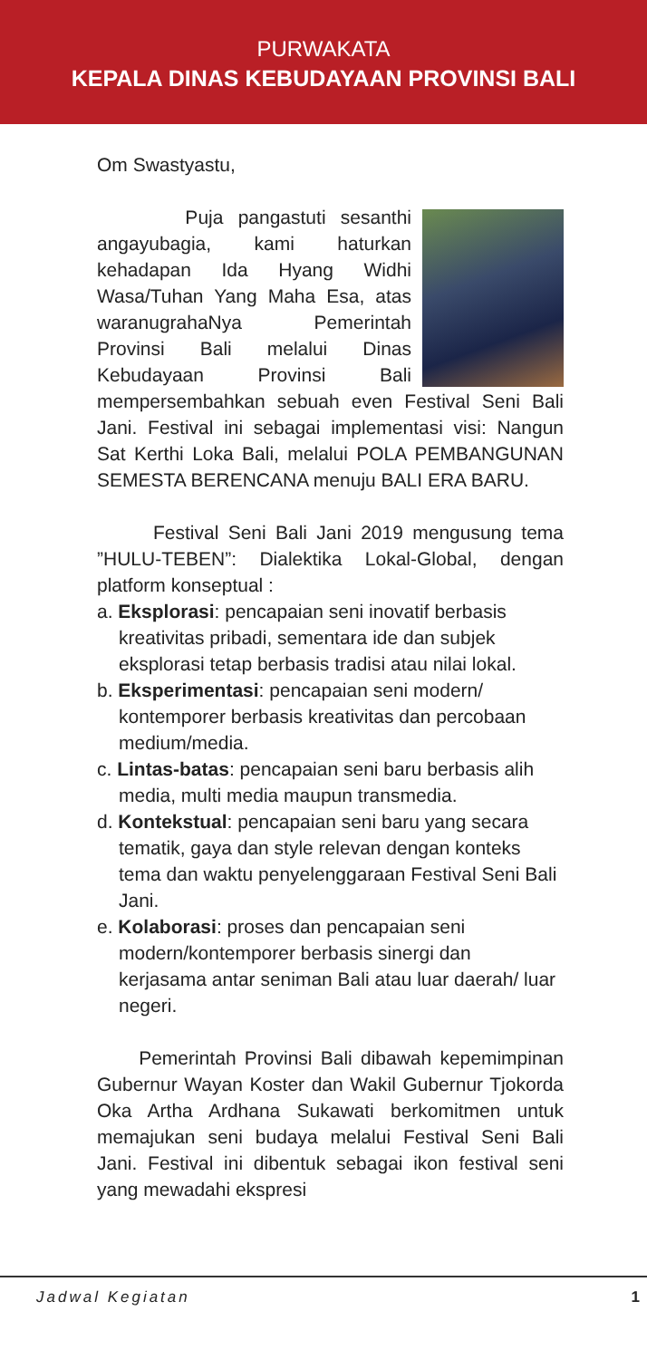PURWAKATA
KEPALA DINAS KEBUDAYAAN PROVINSI BALI
Om Swastyastu,
Puja pangastuti sesanthi angayubagia, kami haturkan kehadapan Ida Hyang Widhi Wasa/Tuhan Yang Maha Esa, atas waranugrahaNya Pemerintah Provinsi Bali melalui Dinas Kebudayaan Provinsi Bali mempersembahkan sebuah even Festival Seni Bali Jani. Festival ini sebagai implementasi visi: Nangun Sat Kerthi Loka Bali, melalui POLA PEMBANGUNAN SEMESTA BERENCANA menuju BALI ERA BARU.
Festival Seni Bali Jani 2019 mengusung tema ”HULU-TEBEN”: Dialektika Lokal-Global, dengan platform konseptual :
a. Eksplorasi: pencapaian seni inovatif berbasis kreativitas pribadi, sementara ide dan subjek eksplorasi tetap berbasis tradisi atau nilai lokal.
b. Eksperimentasi: pencapaian seni modern/ kontemporer berbasis kreativitas dan percobaan medium/media.
c. Lintas-batas: pencapaian seni baru berbasis alih media, multi media maupun transmedia.
d. Kontekstual: pencapaian seni baru yang secara tematik, gaya dan style relevan dengan konteks tema dan waktu penyelenggaraan Festival Seni Bali Jani.
e. Kolaborasi: proses dan pencapaian seni modern/kontemporer berbasis sinergi dan kerjasama antar seniman Bali atau luar daerah/ luar negeri.
Pemerintah Provinsi Bali dibawah kepemimpinan Gubernur Wayan Koster dan Wakil Gubernur Tjokorda Oka Artha Ardhana Sukawati berkomitmen untuk memajukan seni budaya melalui Festival Seni Bali Jani. Festival ini dibentuk sebagai ikon festival seni yang mewadahi ekspresi
Jadwal Kegiatan 1